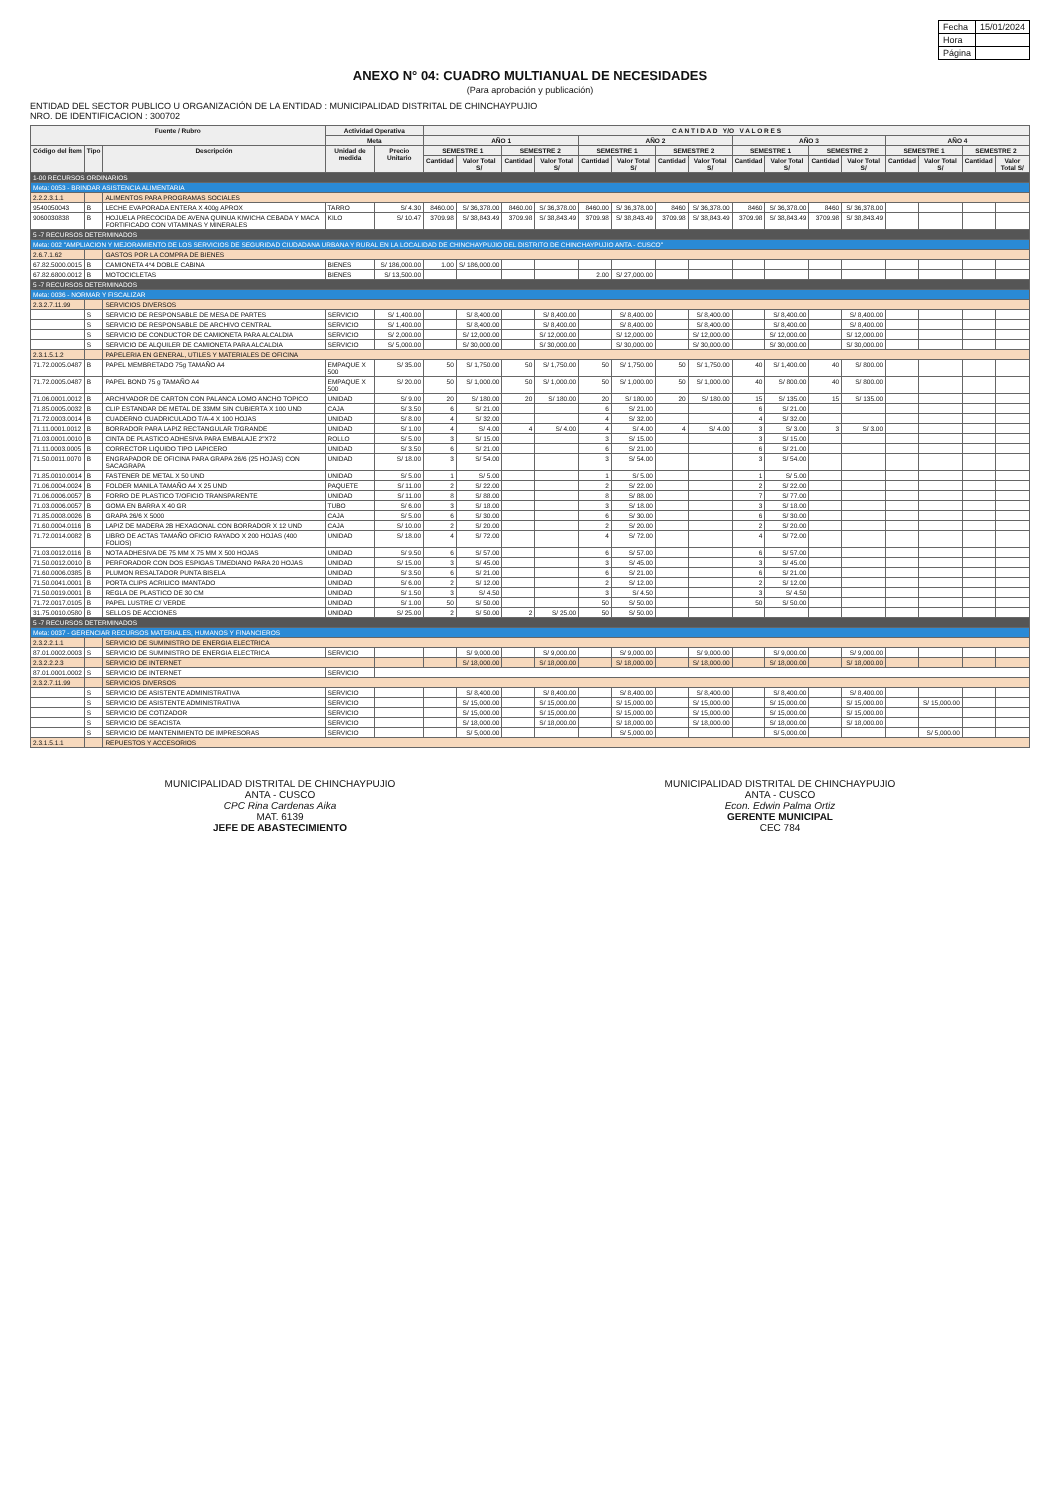| Fecha | 15/01/2024 |
| Hora | |
| Página | |
ANEXO N° 04: CUADRO MULTIANUAL DE NECESIDADES
(Para aprobación y publicación)
ENTIDAD DEL SECTOR PUBLICO U ORGANIZACIÓN DE LA ENTIDAD : MUNICIPALIDAD DISTRITAL DE CHINCHAYPUJIO
NRO. DE IDENTIFICACION : 300702
| Fuente / Rubro | | | Actividad Operativa | | C A N T I D A D Y/O V A L O R E S | | | | | | | | | | | | | | | |
| --- | --- | --- | --- | --- | --- | --- | --- | --- | --- | --- | --- | --- | --- | --- | --- | --- | --- | --- | --- | --- |
| | | | Meta | | AÑO 1 | | | | AÑO 2 | | | | AÑO 3 | | | | AÑO 4 | | | |
| Código del Ítem | Tipo | Descripción | Unidad de medida | Precio Unitario | SEMESTRE 1 | | SEMESTRE 2 | | SEMESTRE 1 | | SEMESTRE 2 | | SEMESTRE 1 | | SEMESTRE 2 | | SEMESTRE 1 | | SEMESTRE 2 | |
| | | | | | Cantidad | Valor Total S/ | Cantidad | Valor Total S/ | Cantidad | Valor Total S/ | Cantidad | Valor Total S/ | Cantidad | Valor Total S/ | Cantidad | Valor Total S/ | Cantidad | Valor Total S/ | Cantidad | Valor Total S/ |
| 1-00 RECURSOS ORDINARIOS | | | | | | | | | | | | | | | | | | | | |
| Meta: 0053 - BRINDAR ASISTENCIA ALIMENTARIA | | | | | | | | | | | | | | | | | | | | |
| 2.2.2.3.1.1 | | ALIMENTOS PARA PROGRAMAS SOCIALES | | | | | | | | | | | | | | | | | | |
| 9540050043 | B | LECHE EVAPORADA ENTERA X 400g APROX | TARRO | S/ 4.30 | 8460.00 | S/ 36,378.00 | 8460.00 | S/ 36,378.00 | 8460.00 | S/ 36,378.00 | 8460 | S/ 36,378.00 | 8460 | S/ 36,378.00 | 8460 | S/ 36,378.00 | | | | |
| 9060030838 | B | HOJUELA PRECOCIDA DE AVENA QUINUA KIWICHA CEBADA Y MACA FORTIFICADO CON VITAMINAS Y MINERALES | KILO | S/ 10.47 | 3709.98 | S/ 38,843.49 | 3709.98 | S/ 38,843.49 | 3709.98 | S/ 38,843.49 | 3709.98 | S/ 38,843.49 | 3709.98 | S/ 38,843.49 | 3709.98 | S/ 38,843.49 | | | | |
| 5 -7 RECURSOS DETERMINADOS | | | | | | | | | | | | | | | | | | | | |
| Meta: 002 "AMPLIACION Y MEJORAMIENTO DE LOS SERVICIOS DE SEGURIDAD CIUDADANA URBANA Y RURAL EN LA LOCALIDAD DE CHINCHAYPUJIO DEL DISTRITO DE CHINCHAYPUJIO ANTA - CUSCO" | | | | | | | | | | | | | | | | | | | | |
| 2.6.7.1.62 | | GASTOS POR LA COMPRA DE BIENES | | | | | | | | | | | | | | | | | | |
| 67.82.5000.0015 | B | CAMIONETA 4*4 DOBLE CABINA | BIENES | S/ 186,000.00 | 1.00 | S/ 186,000.00 | | | | | | | | | | | | | | |
| 67.82.6800.0012 | B | MOTOCICLETAS | BIENES | S/ 13,500.00 | | | | | 2.00 | S/ 27,000.00 | | | | | | | | | | |
| 5 -7 RECURSOS DETERMINADOS | | | | | | | | | | | | | | | | | | | | |
| Meta: 0036 - NORMAR Y FISCALIZAR | | | | | | | | | | | | | | | | | | | | |
| 2.3.2.7.11.99 | | SERVICIOS DIVERSOS | | | | | | | | | | | | | | | | | | |
| | S | SERVICIO DE RESPONSABLE DE MESA DE PARTES | SERVICIO | S/ 1,400.00 | | S/ 8,400.00 | | S/ 8,400.00 | | S/ 8,400.00 | | S/ 8,400.00 | | S/ 8,400.00 | | S/ 8,400.00 | | | | |
| | S | SERVICIO DE RESPONSABLE DE ARCHIVO CENTRAL | SERVICIO | S/ 1,400.00 | | S/ 8,400.00 | | S/ 8,400.00 | | S/ 8,400.00 | | S/ 8,400.00 | | S/ 8,400.00 | | S/ 8,400.00 | | | | |
| | S | SERVICIO DE CONDUCTOR DE CAMIONETA PARA ALCALDIA | SERVICIO | S/ 2,000.00 | | S/ 12,000.00 | | S/ 12,000.00 | | S/ 12,000.00 | | S/ 12,000.00 | | S/ 12,000.00 | | S/ 12,000.00 | | | | |
| | S | SERVICIO DE ALQUILER DE CAMIONETA PARA ALCALDIA | SERVICIO | S/ 5,000.00 | | S/ 30,000.00 | | S/ 30,000.00 | | S/ 30,000.00 | | S/ 30,000.00 | | S/ 30,000.00 | | S/ 30,000.00 | | | | |
| 2.3.1.5.1.2 | | PAPELERIA EN GENERAL, UTILES Y MATERIALES DE OFICINA | | | | | | | | | | | | | | | | | | |
| 71.72.0005.0487 | B | PAPEL MEMBRETADO 75g TAMAÑO A4 | EMPAQUE X 500 | S/ 35.00 | 50 | S/ 1,750.00 | 50 | S/ 1,750.00 | 50 | S/ 1,750.00 | 50 | S/ 1,750.00 | 40 | S/ 1,400.00 | 40 | S/ 800.00 | | | | |
| 71.72.0005.0487 | B | PAPEL BOND 75 g TAMAÑO A4 | EMPAQUE X 500 | S/ 20.00 | 50 | S/ 1,000.00 | 50 | S/ 1,000.00 | 50 | S/ 1,000.00 | 50 | S/ 1,000.00 | 40 | S/ 800.00 | 40 | S/ 800.00 | | | | |
| 71.06.0001.0012 | B | ARCHIVADOR DE CARTON CON PALANCA LOMO ANCHO TOPICO | UNIDAD | S/ 9.00 | 20 | S/ 180.00 | 20 | S/ 180.00 | 20 | S/ 180.00 | 20 | S/ 180.00 | 15 | S/ 135.00 | 15 | S/ 135.00 | | | | |
| 71.85.0005.0032 | B | CLIP ESTANDAR DE METAL DE 33MM SIN CUBIERTA X 100 UND | CAJA | S/ 3.50 | 6 | S/ 21.00 | | | 6 | S/ 21.00 | | | 6 | S/ 21.00 | | | | | | |
| 71.72.0003.0014 | B | CUADERNO CUADRICULADO T/A-4 X 100 HOJAS | UNIDAD | S/ 8.00 | 4 | S/ 32.00 | | | 4 | S/ 32.00 | | | 4 | S/ 32.00 | | | | | | |
| 71.11.0001.0012 | B | BORRADOR PARA LAPIZ RECTANGULAR T/GRANDE | UNIDAD | S/ 1.00 | 4 | S/ 4.00 | 4 | S/ 4.00 | 4 | S/ 4.00 | 4 | S/ 4.00 | 3 | S/ 3.00 | 3 | S/ 3.00 | | | | |
| 71.03.0001.0010 | B | CINTA DE PLASTICO ADHESIVA PARA EMBALAJE 2"X72 | ROLLO | S/ 5.00 | 3 | S/ 15.00 | | | 3 | S/ 15.00 | | | 3 | S/ 15.00 | | | | | | |
| 71.11.0003.0005 | B | CORRECTOR LIQUIDO TIPO LAPICERO | UNIDAD | S/ 3.50 | 6 | S/ 21.00 | | | 6 | S/ 21.00 | | | 6 | S/ 21.00 | | | | | | |
| 71.50.0011.0070 | B | ENGRAPADOR DE OFICINA PARA GRAPA 26/6 (25 HOJAS) CON SACAGRAPA | UNIDAD | S/ 18.00 | 3 | S/ 54.00 | | | 3 | S/ 54.00 | | | 3 | S/ 54.00 | | | | | | |
| 71.85.0010.0014 | B | FASTENER DE METAL X 50 UND | UNIDAD | S/ 5.00 | 1 | S/ 5.00 | | | 1 | S/ 5.00 | | | 1 | S/ 5.00 | | | | | | |
| 71.06.0004.0024 | B | FOLDER MANILA TAMAÑO A4 X 25 UND | PAQUETE | S/ 11.00 | 2 | S/ 22.00 | | | 2 | S/ 22.00 | | | 2 | S/ 22.00 | | | | | | |
| 71.06.0006.0057 | B | FORRO DE PLASTICO T/OFICIO TRANSPARENTE | UNIDAD | S/ 11.00 | 8 | S/ 88.00 | | | 8 | S/ 88.00 | | | 7 | S/ 77.00 | | | | | | |
| 71.03.0006.0057 | B | GOMA EN BARRA X 40 GR | TUBO | S/ 6.00 | 3 | S/ 18.00 | | | 3 | S/ 18.00 | | | 3 | S/ 18.00 | | | | | | |
| 71.85.0008.0026 | B | GRAPA 26/6 X 5000 | CAJA | S/ 5.00 | 6 | S/ 30.00 | | | 6 | S/ 30.00 | | | 6 | S/ 30.00 | | | | | | |
| 71.60.0004.0116 | B | LAPIZ DE MADERA 2B HEXAGONAL CON BORRADOR X 12 UND | CAJA | S/ 10.00 | 2 | S/ 20.00 | | | 2 | S/ 20.00 | | | 2 | S/ 20.00 | | | | | | |
| 71.72.0014.0082 | B | LIBRO DE ACTAS TAMAÑO OFICIO RAYADO X 200 HOJAS (400 FOLIOS) | UNIDAD | S/ 18.00 | 4 | S/ 72.00 | | | 4 | S/ 72.00 | | | 4 | S/ 72.00 | | | | | | |
| 71.03.0012.0116 | B | NOTA ADHESIVA DE 75 MM X 75 MM X 500 HOJAS | UNIDAD | S/ 9.50 | 6 | S/ 57.00 | | | 6 | S/ 57.00 | | | 6 | S/ 57.00 | | | | | | |
| 71.50.0012.0010 | B | PERFORADOR CON DOS ESPIGAS T/MEDIANO PARA 20 HOJAS | UNIDAD | S/ 15.00 | 3 | S/ 45.00 | | | 3 | S/ 45.00 | | | 3 | S/ 45.00 | | | | | | |
| 71.60.0006.0385 | B | PLUMON RESALTADOR PUNTA BISELA | UNIDAD | S/ 3.50 | 6 | S/ 21.00 | | | 6 | S/ 21.00 | | | 6 | S/ 21.00 | | | | | | |
| 71.50.0041.0001 | B | PORTA CLIPS ACRILICO IMANTADO | UNIDAD | S/ 6.00 | 2 | S/ 12.00 | | | 2 | S/ 12.00 | | | 2 | S/ 12.00 | | | | | | |
| 71.50.0019.0001 | B | REGLA DE PLASTICO DE 30 CM | UNIDAD | S/ 1.50 | 3 | S/ 4.50 | | | 3 | S/ 4.50 | | | 3 | S/ 4.50 | | | | | | |
| 71.72.0017.0105 | B | PAPEL LUSTRE C/ VERDE | UNIDAD | S/ 1.00 | 50 | S/ 50.00 | | | 50 | S/ 50.00 | | | 50 | S/ 50.00 | | | | | | |
| 31.75.0010.0580 | B | SELLOS DE ACCIONES | UNIDAD | S/ 25.00 | 2 | S/ 50.00 | 2 | S/ 25.00 | 50 | S/ 50.00 | | | | | | | | | | |
| 5 -7 RECURSOS DETERMINADOS | | | | | | | | | | | | | | | | | | | | |
| Meta: 0037 - GERENCIAR RECURSOS MATERIALES, HUMANOS Y FINANCIEROS | | | | | | | | | | | | | | | | | | | | |
| 2.3.2.2.1.1 | | SERVICIO DE SUMINISTRO DE ENERGIA ELECTRICA | | | | | | | | | | | | | | | | | | |
| 87.01.0002.0003 | S | SERVICIO DE SUMINISTRO DE ENERGIA ELECTRICA | SERVICIO | | | S/ 9,000.00 | | S/ 9,000.00 | | S/ 9,000.00 | | S/ 9,000.00 | | S/ 9,000.00 | | S/ 9,000.00 | | | | |
| 2.3.2.2.2.3 | | SERVICIO DE INTERNET | | | | S/ 18,000.00 | | S/ 18,000.00 | | S/ 18,000.00 | | S/ 18,000.00 | | S/ 18,000.00 | | S/ 18,000.00 | | | | |
| 87.01.0001.0002 | S | SERVICIO DE INTERNET | SERVICIO | | | | | | | | | | | | | | | | | |
| 2.3.2.7.11.99 | | SERVICIOS DIVERSOS | | | | | | | | | | | | | | | | | | |
| | S | SERVICIO DE ASISTENTE ADMINISTRATIVA | SERVICIO | | | S/ 8,400.00 | | S/ 8,400.00 | | S/ 8,400.00 | | S/ 8,400.00 | | S/ 8,400.00 | | S/ 8,400.00 | | | | |
| | S | SERVICIO DE ASISTENTE ADMINISTRATIVA | SERVICIO | | | S/ 15,000.00 | | S/ 15,000.00 | | S/ 15,000.00 | | S/ 15,000.00 | | S/ 15,000.00 | | S/ 15,000.00 | | S/ 15,000.00 | | |
| | S | SERVICIO DE COTIZADOR | SERVICIO | | | S/ 15,000.00 | | S/ 15,000.00 | | S/ 15,000.00 | | S/ 15,000.00 | | S/ 15,000.00 | | S/ 15,000.00 | | | | |
| | S | SERVICIO DE SEACISTA | SERVICIO | | | S/ 18,000.00 | | S/ 18,000.00 | | S/ 18,000.00 | | S/ 18,000.00 | | S/ 18,000.00 | | S/ 18,000.00 | | | | |
| | S | SERVICIO DE MANTENIMIENTO DE IMPRESORAS | SERVICIO | | | S/ 5,000.00 | | | | S/ 5,000.00 | | | | S/ 5,000.00 | | | | S/ 5,000.00 | | |
| 2.3.1.5.1.1 | | REPUESTOS Y ACCESORIOS | | | | | | | | | | | | | | | | | | |
MUNICIPALIDAD DISTRITAL DE CHINCHAYPUJIO
ANTA - CUSCO
CPC Rina Cardenas Aika
MAT. 6139
JEFE DE ABASTECIMIENTO
MUNICIPALIDAD DISTRITAL DE CHINCHAYPUJIO
ANTA - CUSCO
Econ. Edwin Palma Ortiz
GERENTE MUNICIPAL
CEC 784